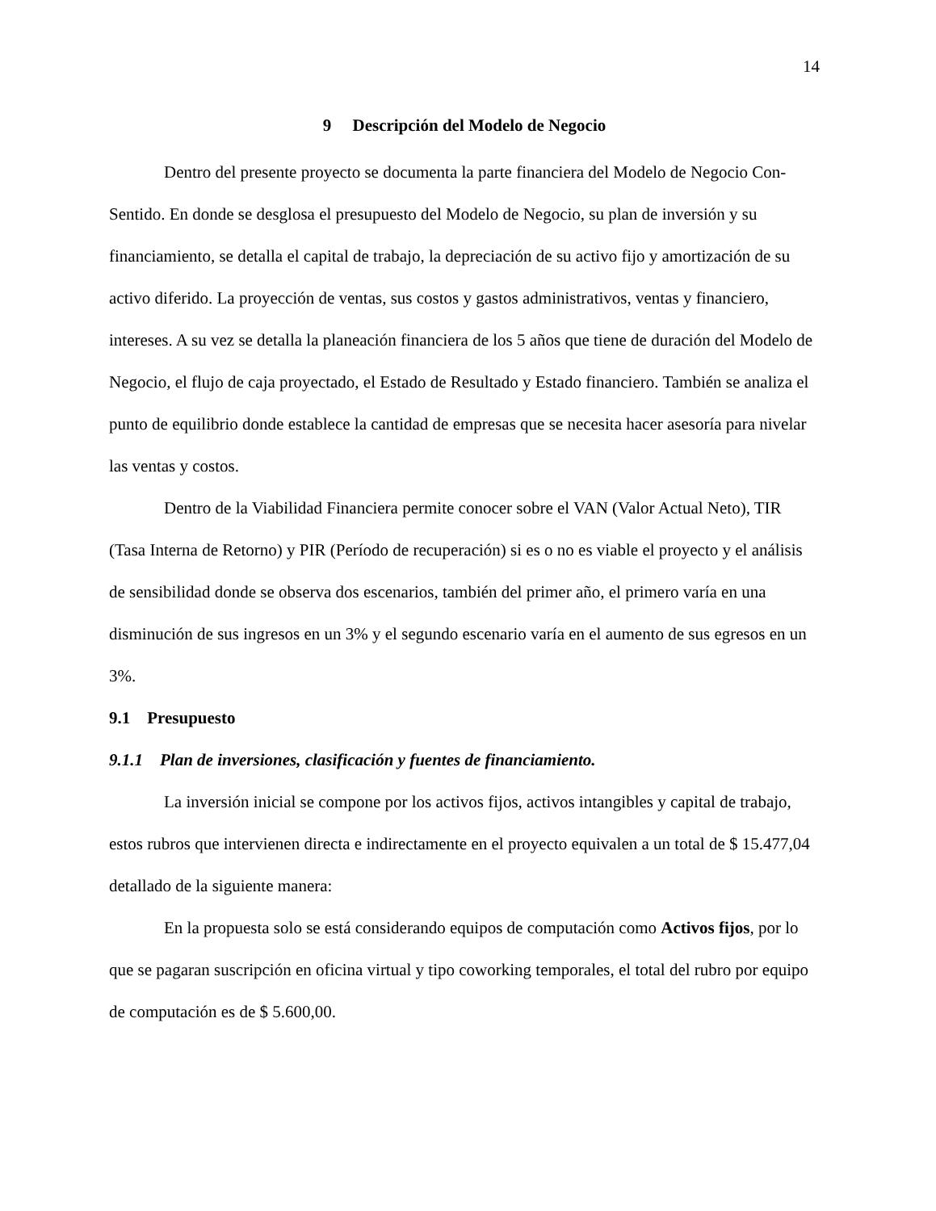14
9 Descripción del Modelo de Negocio
Dentro del presente proyecto se documenta la parte financiera del Modelo de Negocio Con-Sentido. En donde se desglosa el presupuesto del Modelo de Negocio, su plan de inversión y su financiamiento, se detalla el capital de trabajo, la depreciación de su activo fijo y amortización de su activo diferido. La proyección de ventas, sus costos y gastos administrativos, ventas y financiero, intereses. A su vez se detalla la planeación financiera de los 5 años que tiene de duración del Modelo de Negocio, el flujo de caja proyectado, el Estado de Resultado y Estado financiero. También se analiza el punto de equilibrio donde establece la cantidad de empresas que se necesita hacer asesoría para nivelar las ventas y costos.
Dentro de la Viabilidad Financiera permite conocer sobre el VAN (Valor Actual Neto), TIR (Tasa Interna de Retorno) y PIR (Período de recuperación) si es o no es viable el proyecto y el análisis de sensibilidad donde se observa dos escenarios, también del primer año, el primero varía en una disminución de sus ingresos en un 3% y el segundo escenario varía en el aumento de sus egresos en un 3%.
9.1 Presupuesto
9.1.1 Plan de inversiones, clasificación y fuentes de financiamiento.
La inversión inicial se compone por los activos fijos, activos intangibles y capital de trabajo, estos rubros que intervienen directa e indirectamente en el proyecto equivalen a un total de $ 15.477,04 detallado de la siguiente manera:
En la propuesta solo se está considerando equipos de computación como Activos fijos, por lo que se pagaran suscripción en oficina virtual y tipo coworking temporales, el total del rubro por equipo de computación es de $ 5.600,00.